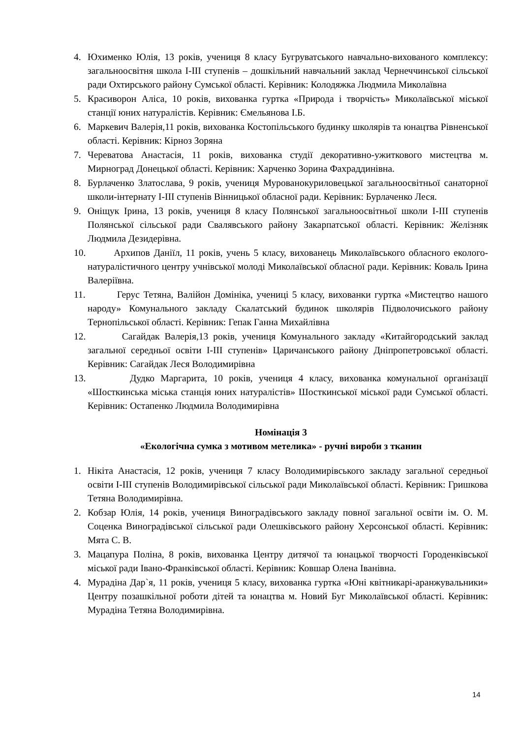4. Юхименко Юлія, 13 років, учениця 8 класу Бугруватського навчально-вихованого комплексу: загальноосвітня школа І-ІІІ ступенів – дошкільний навчальний заклад Чернеччинської сільської ради Охтирського району Сумської області. Керівник: Колодяжка Людмила Миколаївна
5. Красиворон Аліса, 10 років, вихованка гуртка «Природа і творчість» Миколаївської міської станції юних натуралістів. Керівник: Ємельянова І.Б.
6. Маркевич Валерія,11 років, вихованка Костопільського будинку школярів та юнацтва Рівненської області. Керівник: Кірноз Зоряна
7. Череватова Анастасія, 11 років, вихованка студії декоративно-ужиткового мистецтва м. Мирноград Донецької області. Керівник: Харченко Зорина Фахраддинівна.
8. Бурлаченко Златослава, 9 років, учениця Мурованокуриловецької загальноосвітньої санаторної школи-інтернату І-ІІІ ступенів Вінницької обласної ради. Керівник: Бурлаченко Леся.
9. Оніщук Ірина, 13 років, учениця 8 класу Полянської загальноосвітньої школи І-ІІІ ступенів Полянської сільської ради Свалявського району Закарпатської області. Керівник: Желізняк Людмила Дезидерівна.
10. Архипов Даніїл, 11 років, учень 5 класу, вихованець Миколаївського обласного еколого-натуралістичного центру учнівської молоді Миколаївської обласної ради. Керівник: Коваль Ірина Валеріївна.
11. Герус Тетяна, Валійон Домініка, учениці 5 класу, вихованки гуртка «Мистецтво нашого народу» Комунального закладу Скалатський будинок школярів Підволочиського району Тернопільської області. Керівник: Гепак Ганна Михайлівна
12. Сагайдак Валерія,13 років, учениця Комунального закладу «Китайгородський заклад загальної середньої освіти І-ІІІ ступенів» Царичанського району Дніпропетровської області. Керівник: Сагайдак Леся Володимирівна
13. Дудко Маргарита, 10 років, учениця 4 класу, вихованка комунальної організації «Шосткинська міська станція юних натуралістів» Шосткинської міської ради Сумської області. Керівник: Остапенко Людмила Володимирівна
Номінація 3
«Екологічна сумка з мотивом метелика» - ручні вироби з тканин
1. Нікіта Анастасія, 12 років, учениця 7 класу Володимирівського закладу загальної середньої освіти І-ІІІ ступенів Володимирівської сільської ради Миколаївської області. Керівник: Гришкова Тетяна Володимирівна.
2. Кобзар Юлія, 14 років, учениця Виноградівського закладу повної загальної освіти ім. О. М. Соценка Виноградівської сільської ради Олешківського району Херсонської області. Керівник: Мята С. В.
3. Мацапура Поліна, 8 років, вихованка Центру дитячої та юнацької творчості Городенківської міської ради Івано-Франківської області. Керівник: Ковшар Олена Іванівна.
4. Мурадіна Дар`я, 11 років, учениця 5 класу, вихованка гуртка «Юні квітникарі-аранжувальники» Центру позашкільної роботи дітей та юнацтва м. Новий Буг Миколаївської області. Керівник: Мурадіна Тетяна Володимирівна.
14